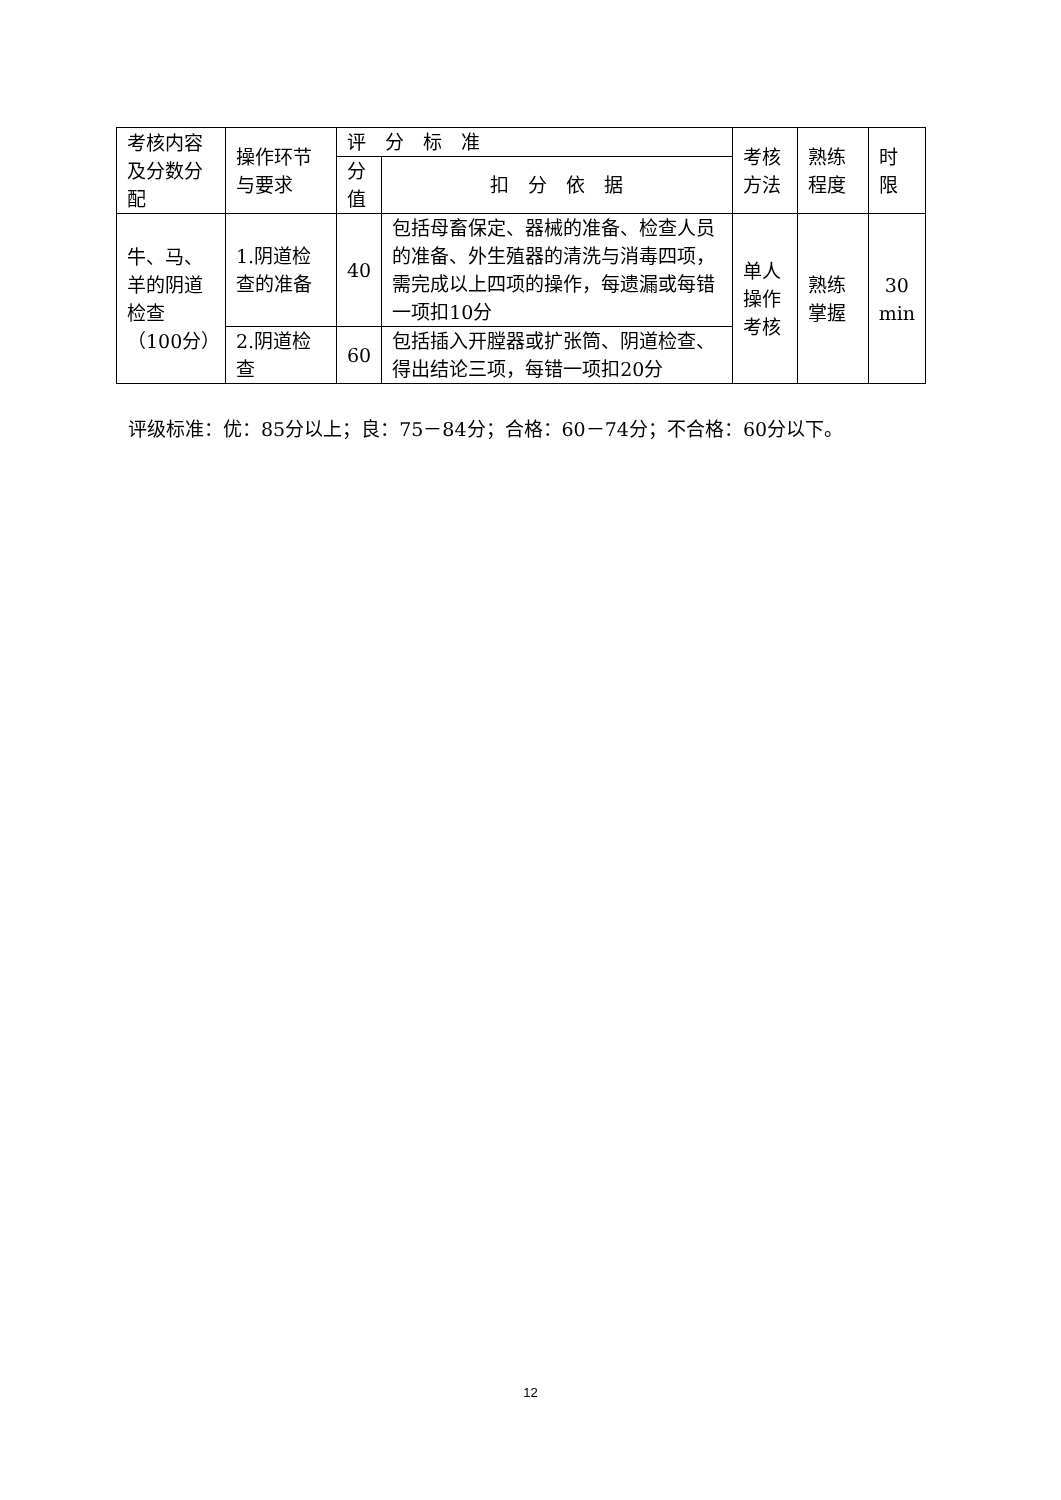| 考核内容及分数分配 | 操作环节与要求 | 评 分 标 准 | | 考核方法 | 熟练程度 | 时限 |
| --- | --- | --- | --- | --- | --- | --- |
| | | 分值 | 扣 分 依 据 | | | |
| 牛、马、羊的阴道检查（100分） | 1.阴道检查的准备 | 40 | 包括母畜保定、器械的准备、检查人员的准备、外生殖器的清洗与消毒四项，需完成以上四项的操作，每遗漏或每错一项扣10分 | 单人操作考核 | 熟练掌握 | 30 min |
| | 2.阴道检查 | 60 | 包括插入开膛器或扩张筒、阴道检查、得出结论三项，每错一项扣20分 | | | |
评级标准：优：85分以上；良：75－84分；合格：60－74分；不合格：60分以下。
12